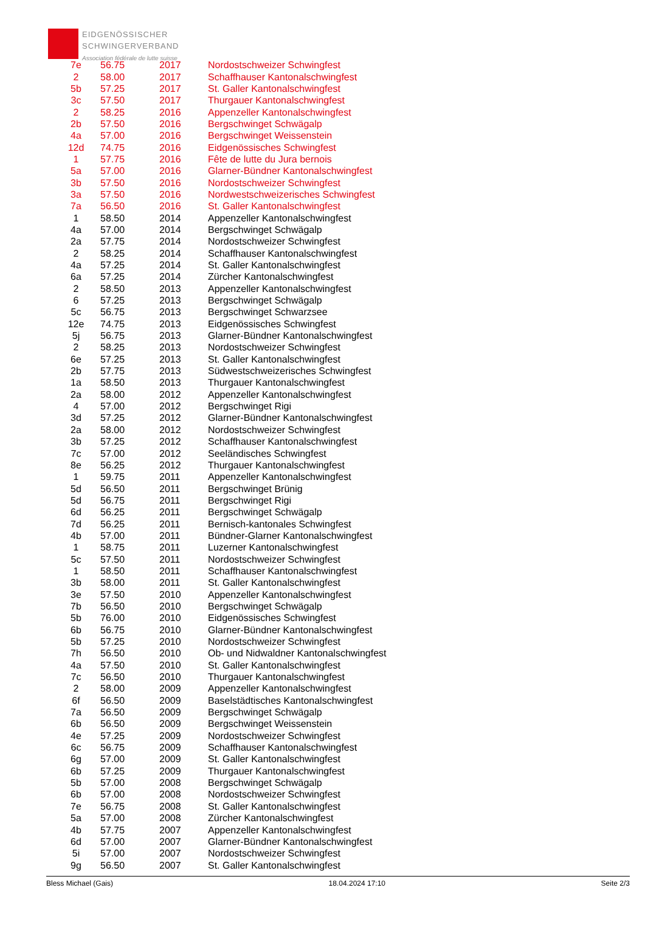EIDGENÖSSISCHER
SCHWINGERVERBAND
Association fédérale de lutte suisse
| 7e | 56.75 | 2017 | Nordostschweizer Schwingfest |
| 2 | 58.00 | 2017 | Schaffhauser Kantonalschwingfest |
| 5b | 57.25 | 2017 | St. Galler Kantonalschwingfest |
| 3c | 57.50 | 2017 | Thurgauer Kantonalschwingfest |
| 2 | 58.25 | 2016 | Appenzeller Kantonalschwingfest |
| 2b | 57.50 | 2016 | Bergschwinget Schwägalp |
| 4a | 57.00 | 2016 | Bergschwinget Weissenstein |
| 12d | 74.75 | 2016 | Eidgenössisches Schwingfest |
| 1 | 57.75 | 2016 | Fête de lutte du Jura bernois |
| 5a | 57.00 | 2016 | Glarner-Bündner Kantonalschwingfest |
| 3b | 57.50 | 2016 | Nordostschweizer Schwingfest |
| 3a | 57.50 | 2016 | Nordwestschweizerisches Schwingfest |
| 7a | 56.50 | 2016 | St. Galler Kantonalschwingfest |
| 1 | 58.50 | 2014 | Appenzeller Kantonalschwingfest |
| 4a | 57.00 | 2014 | Bergschwinget Schwägalp |
| 2a | 57.75 | 2014 | Nordostschweizer Schwingfest |
| 2 | 58.25 | 2014 | Schaffhauser Kantonalschwingfest |
| 4a | 57.25 | 2014 | St. Galler Kantonalschwingfest |
| 6a | 57.25 | 2014 | Zürcher Kantonalschwingfest |
| 2 | 58.50 | 2013 | Appenzeller Kantonalschwingfest |
| 6 | 57.25 | 2013 | Bergschwinget Schwägalp |
| 5c | 56.75 | 2013 | Bergschwinget Schwarzsee |
| 12e | 74.75 | 2013 | Eidgenössisches Schwingfest |
| 5j | 56.75 | 2013 | Glarner-Bündner Kantonalschwingfest |
| 2 | 58.25 | 2013 | Nordostschweizer Schwingfest |
| 6e | 57.25 | 2013 | St. Galler Kantonalschwingfest |
| 2b | 57.75 | 2013 | Südwestschweizerisches Schwingfest |
| 1a | 58.50 | 2013 | Thurgauer Kantonalschwingfest |
| 2a | 58.00 | 2012 | Appenzeller Kantonalschwingfest |
| 4 | 57.00 | 2012 | Bergschwinget Rigi |
| 3d | 57.25 | 2012 | Glarner-Bündner Kantonalschwingfest |
| 2a | 58.00 | 2012 | Nordostschweizer Schwingfest |
| 3b | 57.25 | 2012 | Schaffhauser Kantonalschwingfest |
| 7c | 57.00 | 2012 | Seeländisches Schwingfest |
| 8e | 56.25 | 2012 | Thurgauer Kantonalschwingfest |
| 1 | 59.75 | 2011 | Appenzeller Kantonalschwingfest |
| 5d | 56.50 | 2011 | Bergschwinget Brünig |
| 5d | 56.75 | 2011 | Bergschwinget Rigi |
| 6d | 56.25 | 2011 | Bergschwinget Schwägalp |
| 7d | 56.25 | 2011 | Bernisch-kantonales Schwingfest |
| 4b | 57.00 | 2011 | Bündner-Glarner Kantonalschwingfest |
| 1 | 58.75 | 2011 | Luzerner Kantonalschwingfest |
| 5c | 57.50 | 2011 | Nordostschweizer Schwingfest |
| 1 | 58.50 | 2011 | Schaffhauser Kantonalschwingfest |
| 3b | 58.00 | 2011 | St. Galler Kantonalschwingfest |
| 3e | 57.50 | 2010 | Appenzeller Kantonalschwingfest |
| 7b | 56.50 | 2010 | Bergschwinget Schwägalp |
| 5b | 76.00 | 2010 | Eidgenössisches Schwingfest |
| 6b | 56.75 | 2010 | Glarner-Bündner Kantonalschwingfest |
| 5b | 57.25 | 2010 | Nordostschweizer Schwingfest |
| 7h | 56.50 | 2010 | Ob- und Nidwaldner Kantonalschwingfest |
| 4a | 57.50 | 2010 | St. Galler Kantonalschwingfest |
| 7c | 56.50 | 2010 | Thurgauer Kantonalschwingfest |
| 2 | 58.00 | 2009 | Appenzeller Kantonalschwingfest |
| 6f | 56.50 | 2009 | Baselstädtisches Kantonalschwingfest |
| 7a | 56.50 | 2009 | Bergschwinget Schwägalp |
| 6b | 56.50 | 2009 | Bergschwinget Weissenstein |
| 4e | 57.25 | 2009 | Nordostschweizer Schwingfest |
| 6c | 56.75 | 2009 | Schaffhauser Kantonalschwingfest |
| 6g | 57.00 | 2009 | St. Galler Kantonalschwingfest |
| 6b | 57.25 | 2009 | Thurgauer Kantonalschwingfest |
| 5b | 57.00 | 2008 | Bergschwinget Schwägalp |
| 6b | 57.00 | 2008 | Nordostschweizer Schwingfest |
| 7e | 56.75 | 2008 | St. Galler Kantonalschwingfest |
| 5a | 57.00 | 2008 | Zürcher Kantonalschwingfest |
| 4b | 57.75 | 2007 | Appenzeller Kantonalschwingfest |
| 6d | 57.00 | 2007 | Glarner-Bündner Kantonalschwingfest |
| 5i | 57.00 | 2007 | Nordostschweizer Schwingfest |
| 9g | 56.50 | 2007 | St. Galler Kantonalschwingfest |
Bless Michael (Gais) 18.04.2024 17:10 Seite 2/3